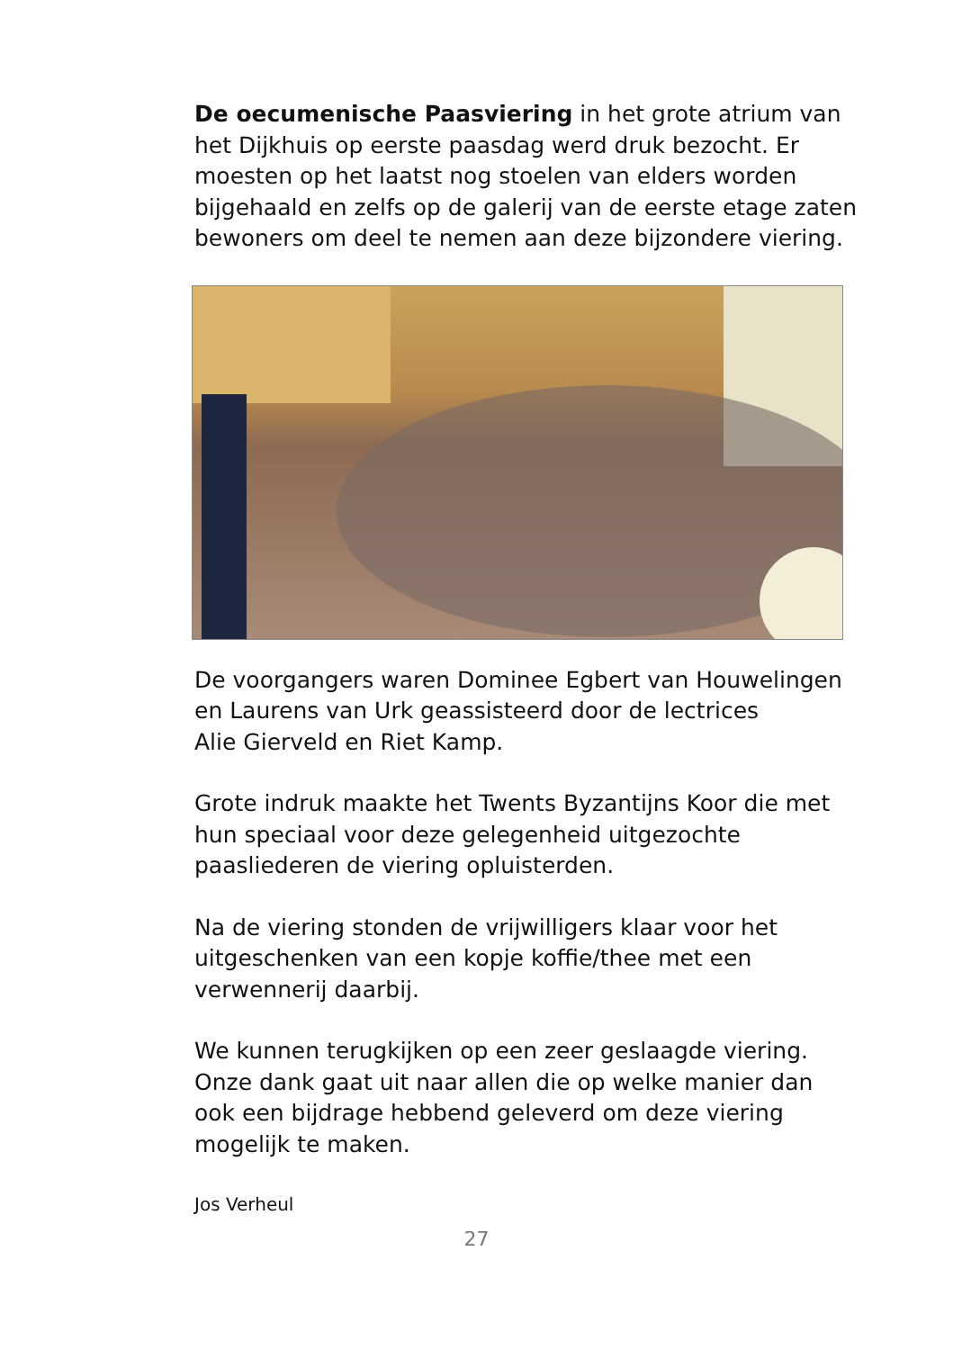De oecumenische Paasviering in het grote atrium van het Dijkhuis op eerste paasdag werd druk bezocht. Er moesten op het laatst nog stoelen van elders worden bijgehaald en zelfs op de galerij van de eerste etage zaten bewoners om deel te nemen aan deze bijzondere viering.
De voorgangers waren Dominee Egbert van Houwelingen en Laurens van Urk geassisteerd door de lectrices
Alie Gierveld en Riet Kamp.
Grote indruk maakte het Twents Byzantijns Koor die met hun speciaal voor deze gelegenheid uitgezochte paasliederen de viering opluisterden.
Na de viering stonden de vrijwilligers klaar voor het uitgeschenken van een kopje koffie/thee met een verwennerij daarbij.
We kunnen terugkijken op een zeer geslaagde viering. Onze dank gaat uit naar allen die op welke manier dan ook een bijdrage hebbend geleverd om deze viering mogelijk te maken.
Jos Verheul
27